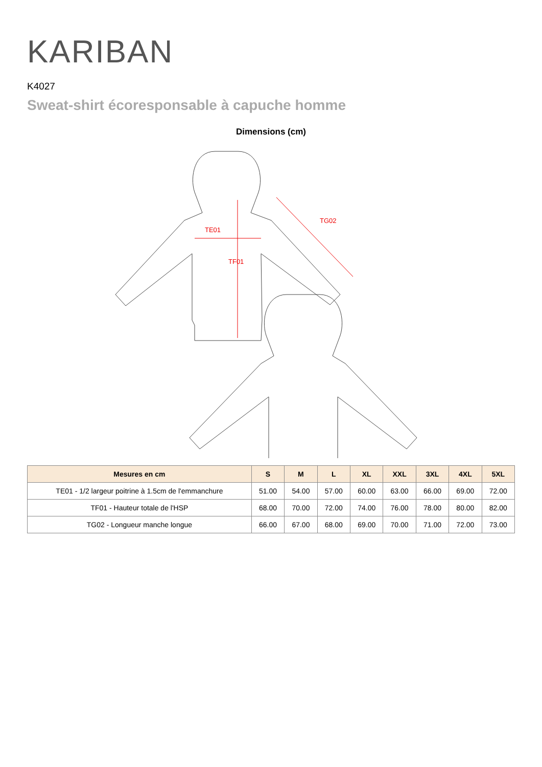KARIBAN
K4027
Sweat-shirt écoresponsable à capuche homme
Dimensions (cm)
TE01
TF01
TG02
| Mesures en cm | S | M | L | XL | XXL | 3XL | 4XL | 5XL |
| --- | --- | --- | --- | --- | --- | --- | --- | --- |
| TE01 - 1/2 largeur poitrine à 1.5cm de l'emmanchure | 51.00 | 54.00 | 57.00 | 60.00 | 63.00 | 66.00 | 69.00 | 72.00 |
| TF01 - Hauteur totale de l'HSP | 68.00 | 70.00 | 72.00 | 74.00 | 76.00 | 78.00 | 80.00 | 82.00 |
| TG02 - Longueur manche longue | 66.00 | 67.00 | 68.00 | 69.00 | 70.00 | 71.00 | 72.00 | 73.00 |